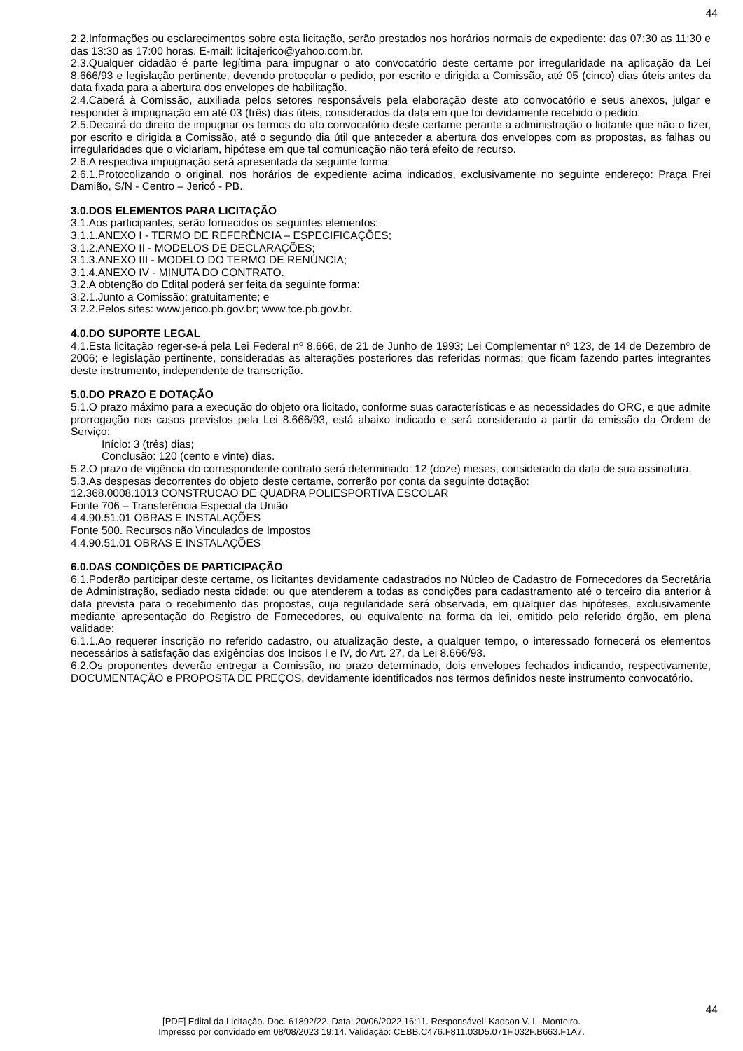44
2.2.Informações ou esclarecimentos sobre esta licitação, serão prestados nos horários normais de expediente: das 07:30 as 11:30 e das 13:30 as 17:00 horas. E-mail: licitajerico@yahoo.com.br.
2.3.Qualquer cidadão é parte legítima para impugnar o ato convocatório deste certame por irregularidade na aplicação da Lei 8.666/93 e legislação pertinente, devendo protocolar o pedido, por escrito e dirigida a Comissão, até 05 (cinco) dias úteis antes da data fixada para a abertura dos envelopes de habilitação.
2.4.Caberá à Comissão, auxiliada pelos setores responsáveis pela elaboração deste ato convocatório e seus anexos, julgar e responder à impugnação em até 03 (três) dias úteis, considerados da data em que foi devidamente recebido o pedido.
2.5.Decairá do direito de impugnar os termos do ato convocatório deste certame perante a administração o licitante que não o fizer, por escrito e dirigida a Comissão, até o segundo dia útil que anteceder a abertura dos envelopes com as propostas, as falhas ou irregularidades que o viciariam, hipótese em que tal comunicação não terá efeito de recurso.
2.6.A respectiva impugnação será apresentada da seguinte forma:
2.6.1.Protocolizando o original, nos horários de expediente acima indicados, exclusivamente no seguinte endereço: Praça Frei Damião, S/N - Centro – Jericó - PB.
3.0.DOS ELEMENTOS PARA LICITAÇÃO
3.1.Aos participantes, serão fornecidos os seguintes elementos:
3.1.1.ANEXO I - TERMO DE REFERÊNCIA – ESPECIFICAÇÕES;
3.1.2.ANEXO II - MODELOS DE DECLARAÇÕES;
3.1.3.ANEXO III - MODELO DO TERMO DE RENÚNCIA;
3.1.4.ANEXO IV - MINUTA DO CONTRATO.
3.2.A obtenção do Edital poderá ser feita da seguinte forma:
3.2.1.Junto a Comissão: gratuitamente; e
3.2.2.Pelos sites: www.jerico.pb.gov.br; www.tce.pb.gov.br.
4.0.DO SUPORTE LEGAL
4.1.Esta licitação reger-se-á pela Lei Federal nº 8.666, de 21 de Junho de 1993; Lei Complementar nº 123, de 14 de Dezembro de 2006; e legislação pertinente, consideradas as alterações posteriores das referidas normas; que ficam fazendo partes integrantes deste instrumento, independente de transcrição.
5.0.DO PRAZO E DOTAÇÃO
5.1.O prazo máximo para a execução do objeto ora licitado, conforme suas características e as necessidades do ORC, e que admite prorrogação nos casos previstos pela Lei 8.666/93, está abaixo indicado e será considerado a partir da emissão da Ordem de Serviço:
Início: 3 (três) dias;
Conclusão: 120 (cento e vinte) dias.
5.2.O prazo de vigência do correspondente contrato será determinado: 12 (doze) meses, considerado da data de sua assinatura.
5.3.As despesas decorrentes do objeto deste certame, correrão por conta da seguinte dotação:
12.368.0008.1013 CONSTRUCAO DE QUADRA POLIESPORTIVA ESCOLAR
Fonte 706 – Transferência Especial da União
4.4.90.51.01 OBRAS E INSTALAÇÕES
Fonte 500. Recursos não Vinculados de Impostos
4.4.90.51.01 OBRAS E INSTALAÇÕES
6.0.DAS CONDIÇÕES DE PARTICIPAÇÃO
6.1.Poderão participar deste certame, os licitantes devidamente cadastrados no Núcleo de Cadastro de Fornecedores da Secretária de Administração, sediado nesta cidade; ou que atenderem a todas as condições para cadastramento até o terceiro dia anterior à data prevista para o recebimento das propostas, cuja regularidade será observada, em qualquer das hipóteses, exclusivamente mediante apresentação do Registro de Fornecedores, ou equivalente na forma da lei, emitido pelo referido órgão, em plena validade:
6.1.1.Ao requerer inscrição no referido cadastro, ou atualização deste, a qualquer tempo, o interessado fornecerá os elementos necessários à satisfação das exigências dos Incisos I e IV, do Art. 27, da Lei 8.666/93.
6.2.Os proponentes deverão entregar a Comissão, no prazo determinado, dois envelopes fechados indicando, respectivamente, DOCUMENTAÇÃO e PROPOSTA DE PREÇOS, devidamente identificados nos termos definidos neste instrumento convocatório.
44
[PDF] Edital da Licitação. Doc. 61892/22. Data: 20/06/2022 16:11. Responsável: Kadson V. L. Monteiro.
Impresso por convidado em 08/08/2023 19:14. Validação: CEBB.C476.F811.03D5.071F.032F.B663.F1A7.